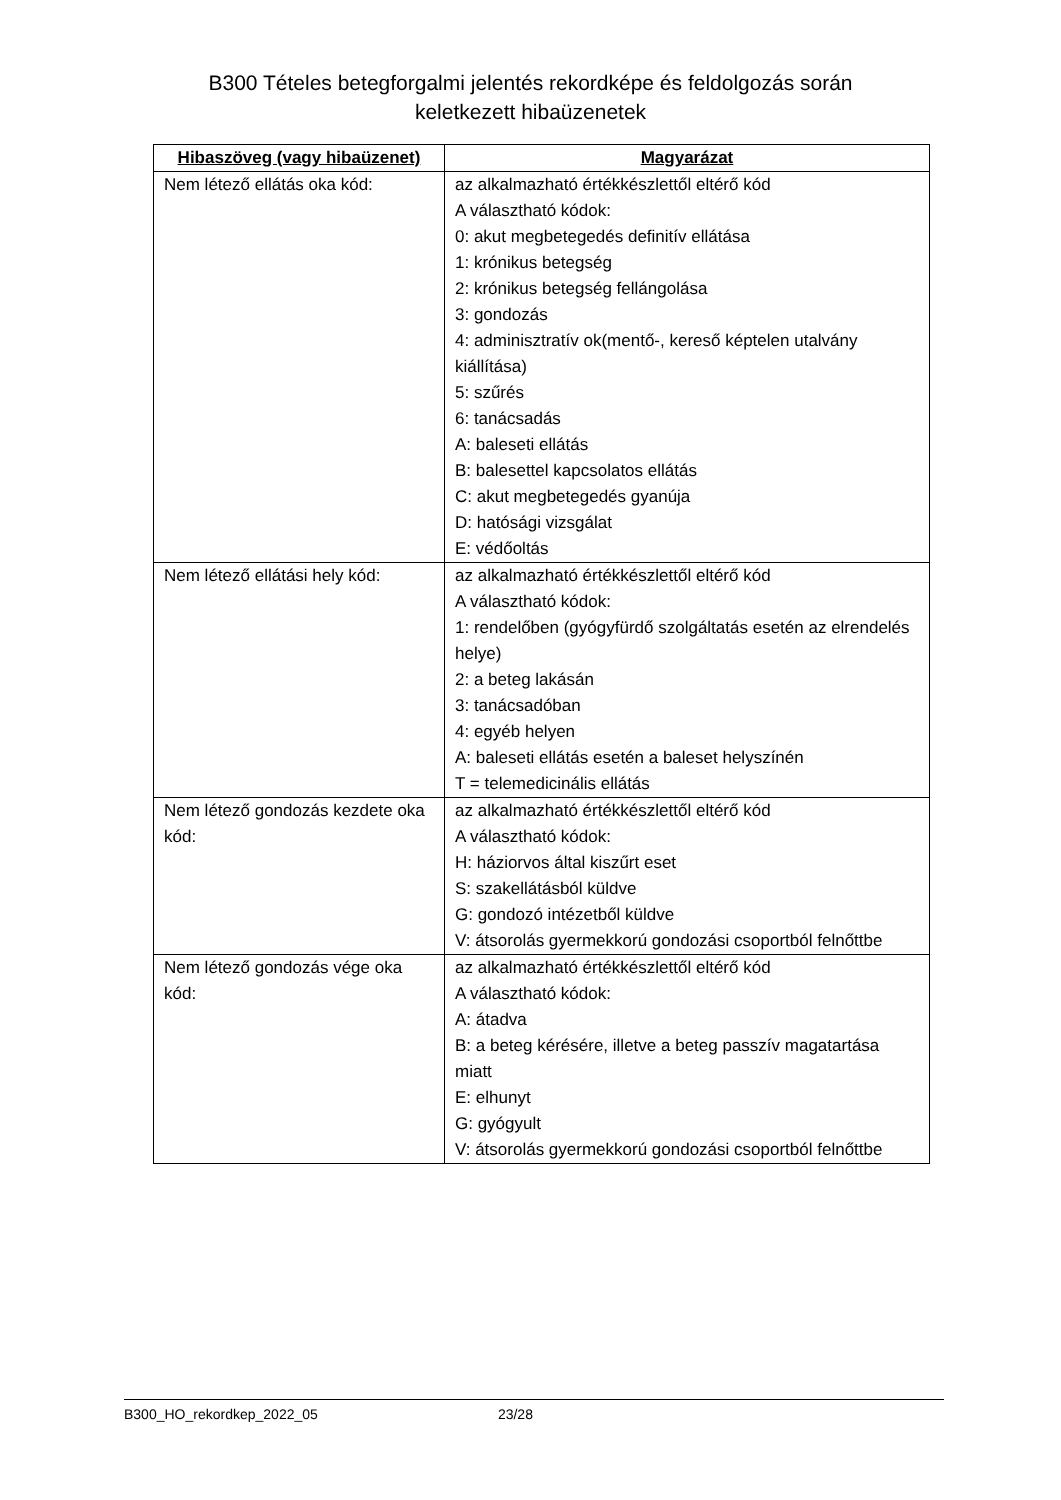B300 Tételes betegforgalmi jelentés rekordképe és feldolgozás során
keletkezett hibaüzenetek
| Hibaszöveg (vagy hibaüzenet) | Magyarázat |
| --- | --- |
| Nem létező ellátás oka kód: | az alkalmazható értékkészlettől eltérő kód A választható kódok: 0: akut megbetegedés definitív ellátása 1: krónikus betegség 2: krónikus betegség fellángolása 3: gondozás 4: adminisztratív ok(mentő-, kereső képtelen utalvány kiállítása) 5: szűrés 6: tanácsadás A: baleseti ellátás B: balesettel kapcsolatos ellátás C: akut megbetegedés gyanúja D: hatósági vizsgálat E: védőoltás |
| Nem létező ellátási hely kód: | az alkalmazható értékkészlettől eltérő kód A választható kódok: 1: rendelőben (gyógyfürdő szolgáltatás esetén az elrendelés helye) 2: a beteg lakásán 3: tanácsadóban 4: egyéb helyen A: baleseti ellátás esetén a baleset helyszínén T = telemedicinális ellátás |
| Nem létező gondozás kezdete oka kód: | az alkalmazható értékkészlettől eltérő kód A választható kódok: H: háziorvos által kiszűrt eset S: szakellátásból küldve G: gondozó intézetből küldve V: átsorolás gyermekkorú gondozási csoportból felnőttbe |
| Nem létező gondozás vége oka kód: | az alkalmazható értékkészlettől eltérő kód A választható kódok: A: átadva B: a beteg kérésére, illetve a beteg passzív magatartása miatt E: elhunyt G: gyógyult V: átsorolás gyermekkorú gondozási csoportból felnőttbe |
B300_HO_rekordkep_2022_05 23/28